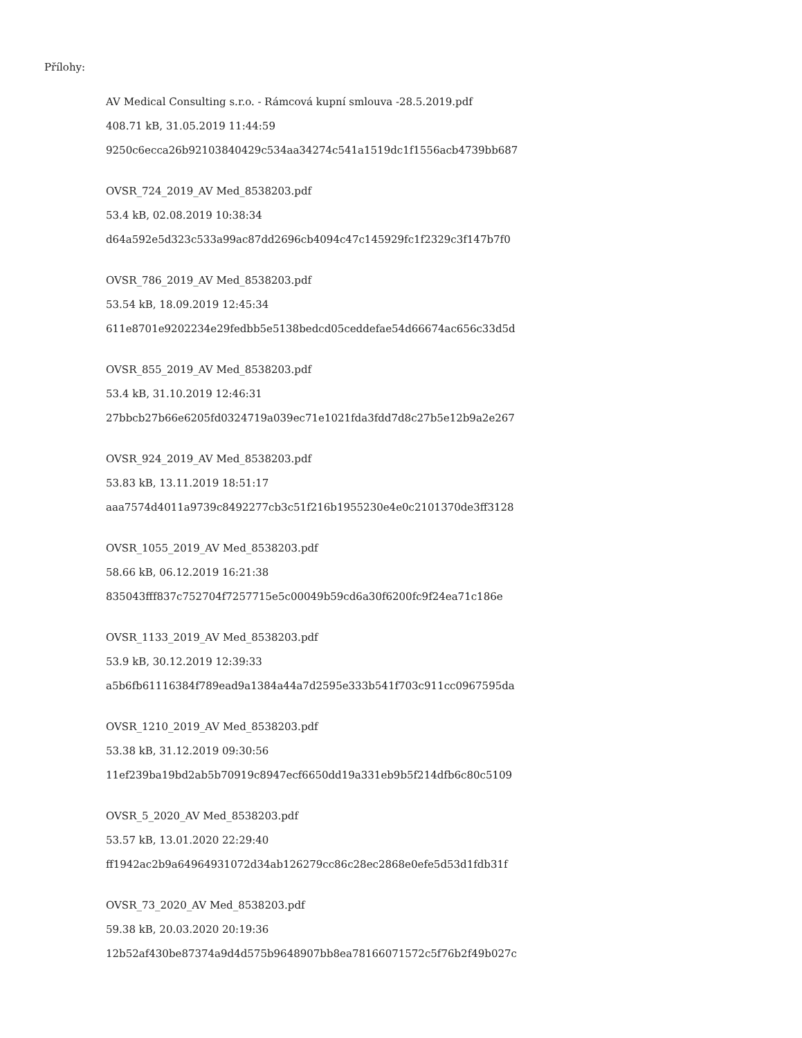Přílohy:
AV Medical Consulting s.r.o. - Rámcová kupní smlouva -28.5.2019.pdf
408.71 kB, 31.05.2019 11:44:59
9250c6ecca26b92103840429c534aa34274c541a1519dc1f1556acb4739bb687
OVSR_724_2019_AV Med_8538203.pdf
53.4 kB, 02.08.2019 10:38:34
d64a592e5d323c533a99ac87dd2696cb4094c47c145929fc1f2329c3f147b7f0
OVSR_786_2019_AV Med_8538203.pdf
53.54 kB, 18.09.2019 12:45:34
611e8701e9202234e29fedbb5e5138bedcd05ceddefae54d66674ac656c33d5d
OVSR_855_2019_AV Med_8538203.pdf
53.4 kB, 31.10.2019 12:46:31
27bbcb27b66e6205fd0324719a039ec71e1021fda3fdd7d8c27b5e12b9a2e267
OVSR_924_2019_AV Med_8538203.pdf
53.83 kB, 13.11.2019 18:51:17
aaa7574d4011a9739c8492277cb3c51f216b1955230e4e0c2101370de3ff3128
OVSR_1055_2019_AV Med_8538203.pdf
58.66 kB, 06.12.2019 16:21:38
835043fff837c752704f7257715e5c00049b59cd6a30f6200fc9f24ea71c186e
OVSR_1133_2019_AV Med_8538203.pdf
53.9 kB, 30.12.2019 12:39:33
a5b6fb61116384f789ead9a1384a44a7d2595e333b541f703c911cc0967595da
OVSR_1210_2019_AV Med_8538203.pdf
53.38 kB, 31.12.2019 09:30:56
11ef239ba19bd2ab5b70919c8947ecf6650dd19a331eb9b5f214dfb6c80c5109
OVSR_5_2020_AV Med_8538203.pdf
53.57 kB, 13.01.2020 22:29:40
ff1942ac2b9a64964931072d34ab126279cc86c28ec2868e0efe5d53d1fdb31f
OVSR_73_2020_AV Med_8538203.pdf
59.38 kB, 20.03.2020 20:19:36
12b52af430be87374a9d4d575b9648907bb8ea78166071572c5f76b2f49b027c